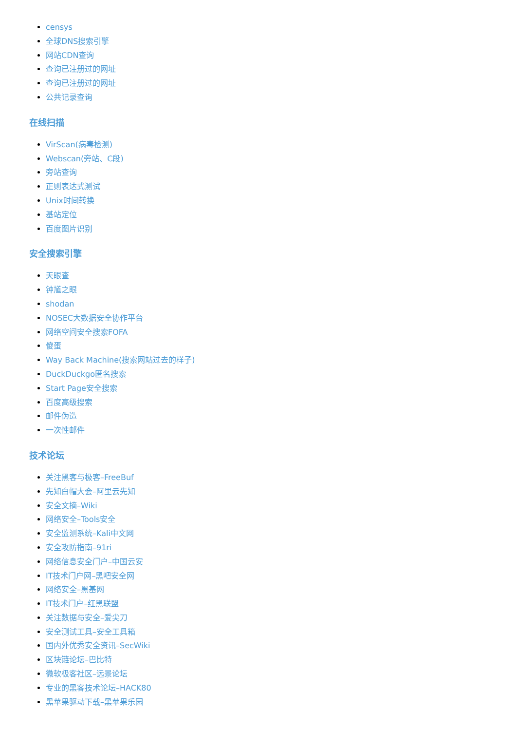censys
全球DNS搜索引擎
网站CDN查询
查询已注册过的网址
查询已注册过的网址
公共记录查询
在线扫描
VirScan(病毒检测)
Webscan(旁站、C段)
旁站查询
正则表达式测试
Unix时间转换
基站定位
百度图片识别
安全搜索引擎
天眼查
钟馗之眼
shodan
NOSEC大数据安全协作平台
网络空间安全搜索FOFA
傻蛋
Way Back Machine(搜索网站过去的样子)
DuckDuckgo匿名搜索
Start Page安全搜索
百度高级搜索
邮件伪造
一次性邮件
技术论坛
关注黑客与极客–FreeBuf
先知白帽大会–阿里云先知
安全文摘–Wiki
网络安全–Tools安全
安全监测系统–Kali中文网
安全攻防指南–91ri
网络信息安全门户–中国云安
IT技术门户网–黑吧安全网
网络安全–黑基网
IT技术门户–红黑联盟
关注数据与安全–爱尖刀
安全测试工具–安全工具箱
国内外优秀安全资讯–SecWiki
区块链论坛–巴比特
微软极客社区–远景论坛
专业的黑客技术论坛–HACK80
黑苹果驱动下载–黑苹果乐园